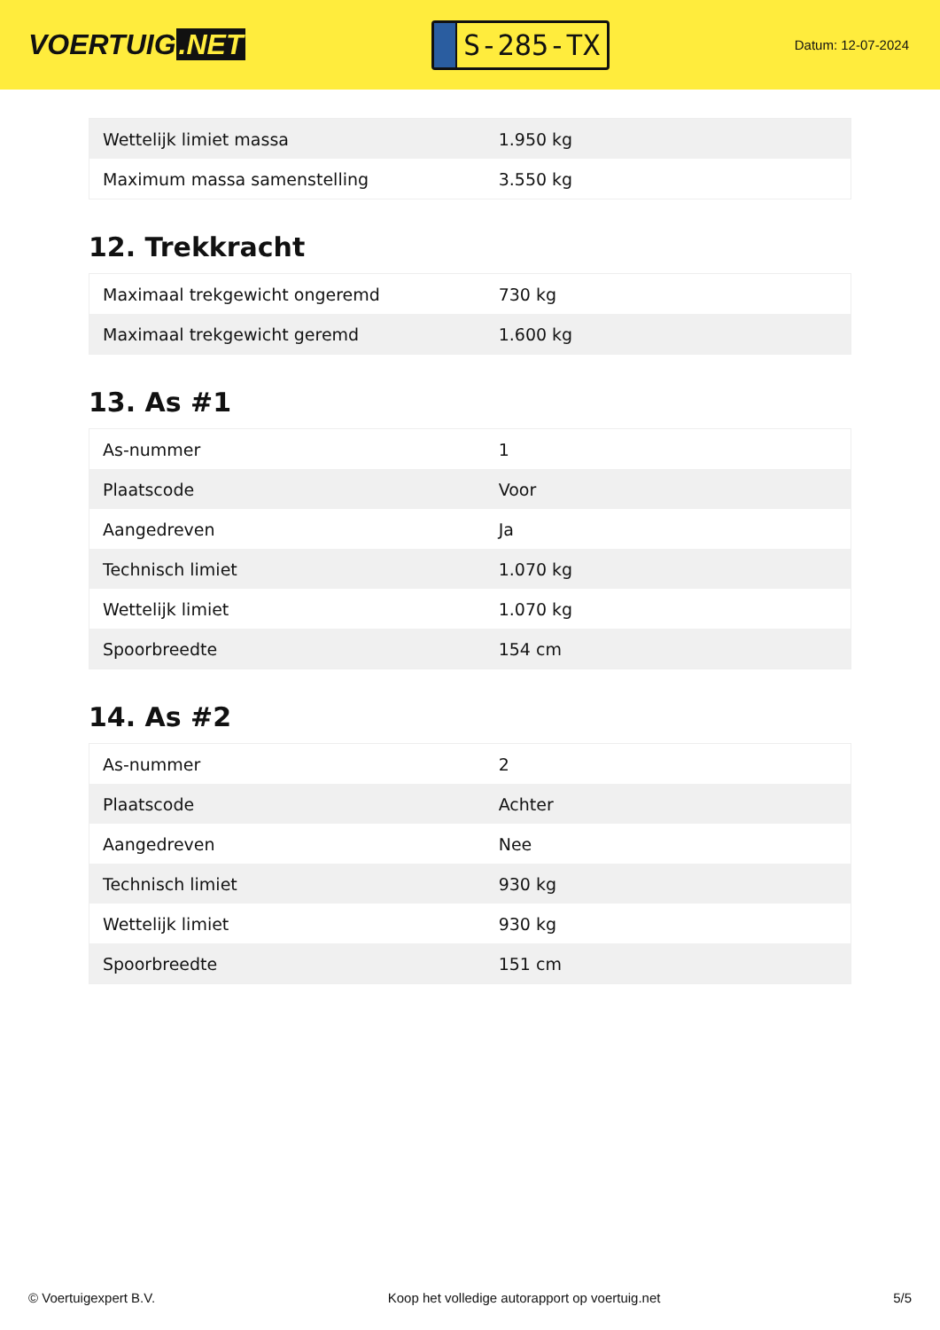VOERTUIG.NET
S-285-TX
Datum: 12-07-2024
| Wettelijk limiet massa | 1.950 kg |
| Maximum massa samenstelling | 3.550 kg |
12. Trekkracht
| Maximaal trekgewicht ongeremd | 730 kg |
| Maximaal trekgewicht geremd | 1.600 kg |
13. As #1
| As-nummer | 1 |
| Plaatscode | Voor |
| Aangedreven | Ja |
| Technisch limiet | 1.070 kg |
| Wettelijk limiet | 1.070 kg |
| Spoorbreedte | 154 cm |
14. As #2
| As-nummer | 2 |
| Plaatscode | Achter |
| Aangedreven | Nee |
| Technisch limiet | 930 kg |
| Wettelijk limiet | 930 kg |
| Spoorbreedte | 151 cm |
© Voertuigexpert B.V. Koop het volledige autorapport op voertuig.net 5/5